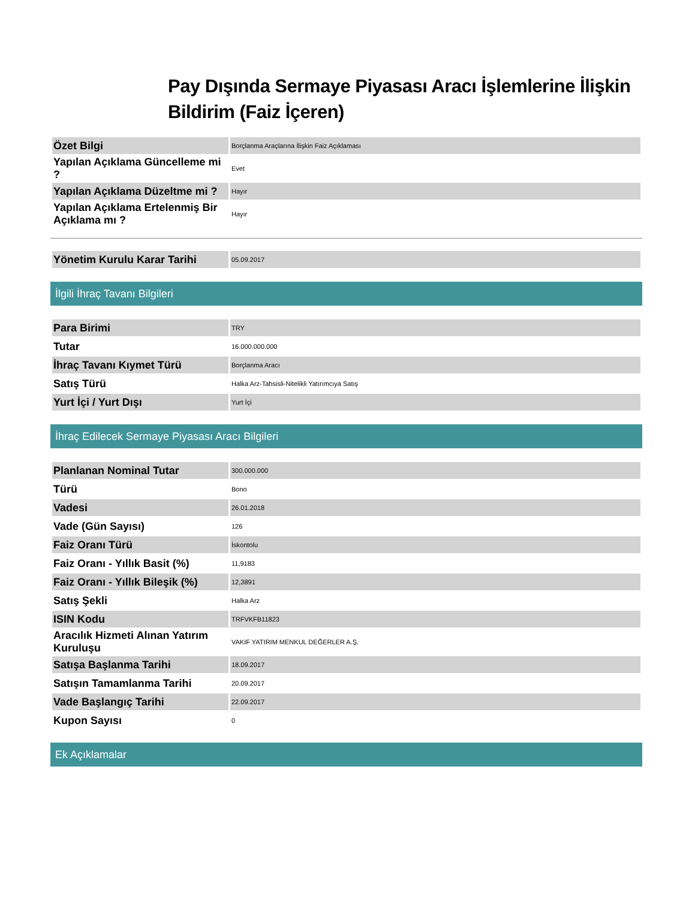Pay Dışında Sermaye Piyasası Aracı İşlemlerine İlişkin Bildirim (Faiz İçeren)
| Özet Bilgi | Borçlanma Araçlarına İlişkin Faiz Açıklaması |
| Yapılan Açıklama Güncelleme mi ? | Evet |
| Yapılan Açıklama Düzeltme mi ? | Hayır |
| Yapılan Açıklama Ertelenmiş Bir Açıklama mı ? | Hayır |
| Yönetim Kurulu Karar Tarihi | 05.09.2017 |
İlgili İhraç Tavanı Bilgileri
| Para Birimi | TRY |
| Tutar | 16.000.000.000 |
| İhraç Tavanı Kıymet Türü | Borçlanma Aracı |
| Satış Türü | Halka Arz-Tahsisli-Nitelikli Yatırımcıya Satış |
| Yurt İçi / Yurt Dışı | Yurt İçi |
İhraç Edilecek Sermaye Piyasası Aracı Bilgileri
| Planlanan Nominal Tutar | 300.000.000 |
| Türü | Bono |
| Vadesi | 26.01.2018 |
| Vade (Gün Sayısı) | 126 |
| Faiz Oranı Türü | İskontolu |
| Faiz Oranı - Yıllık Basit (%) | 11,9183 |
| Faiz Oranı - Yıllık Bileşik (%) | 12,3891 |
| Satış Şekli | Halka Arz |
| ISIN Kodu | TRFVKFB11823 |
| Aracılık Hizmeti Alınan Yatırım Kuruluşu | VAKIF YATIRIM MENKUL DEĞERLER A.Ş. |
| Satışa Başlanma Tarihi | 18.09.2017 |
| Satışın Tamamlanma Tarihi | 20.09.2017 |
| Vade Başlangıç Tarihi | 22.09.2017 |
| Kupon Sayısı | 0 |
Ek Açıklamalar